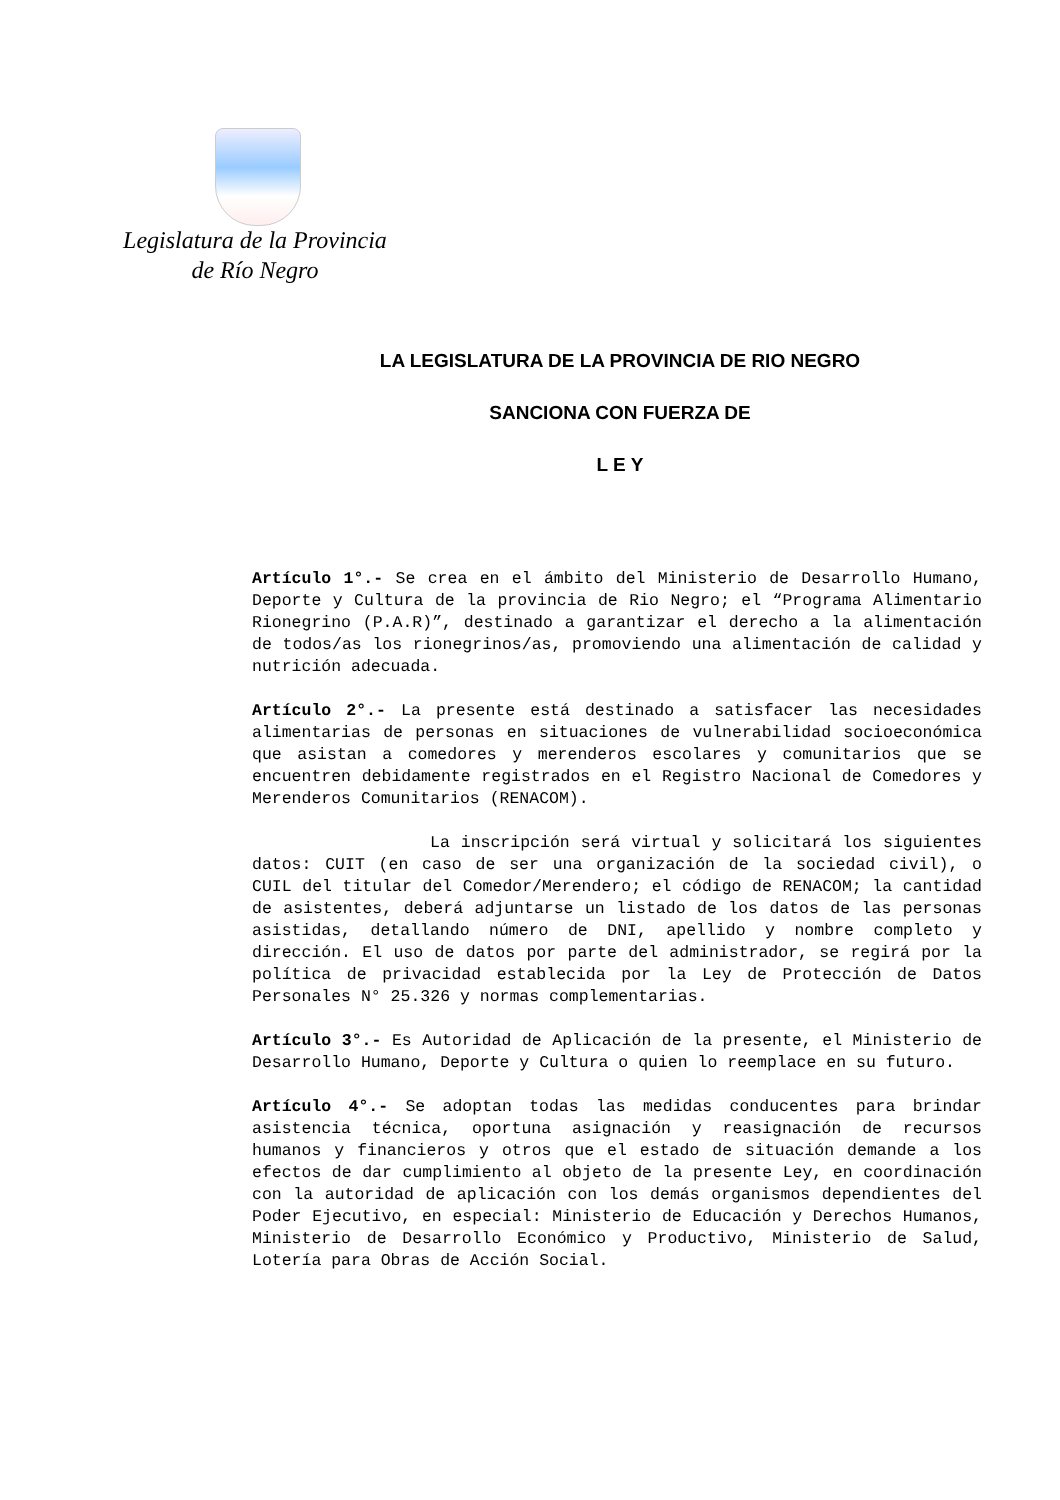Legislatura de la Provincia
de Río Negro
LA LEGISLATURA DE LA PROVINCIA DE RIO NEGRO
SANCIONA CON FUERZA DE
L E Y
Artículo 1°.- Se crea en el ámbito del Ministerio de Desarrollo Humano, Deporte y Cultura de la provincia de Rio Negro; el “Programa Alimentario Rionegrino (P.A.R)”, destinado a garantizar el derecho a la alimentación de todos/as los rionegrinos/as, promoviendo una alimentación de calidad y nutrición adecuada.
Artículo 2°.- La presente está destinado a satisfacer las necesidades alimentarias de personas en situaciones de vulnerabilidad socioeconómica que asistan a comedores y merenderos escolares y comunitarios que se encuentren debidamente registrados en el Registro Nacional de Comedores y Merenderos Comunitarios (RENACOM).
La inscripción será virtual y solicitará los siguientes datos: CUIT (en caso de ser una organización de la sociedad civil), o CUIL del titular del Comedor/Merendero; el código de RENACOM; la cantidad de asistentes, deberá adjuntarse un listado de los datos de las personas asistidas, detallando número de DNI, apellido y nombre completo y dirección. El uso de datos por parte del administrador, se regirá por la política de privacidad establecida por la Ley de Protección de Datos Personales N° 25.326 y normas complementarias.
Artículo 3°.- Es Autoridad de Aplicación de la presente, el Ministerio de Desarrollo Humano, Deporte y Cultura o quien lo reemplace en su futuro.
Artículo 4°.- Se adoptan todas las medidas conducentes para brindar asistencia técnica, oportuna asignación y reasignación de recursos humanos y financieros y otros que el estado de situación demande a los efectos de dar cumplimiento al objeto de la presente Ley, en coordinación con la autoridad de aplicación con los demás organismos dependientes del Poder Ejecutivo, en especial: Ministerio de Educación y Derechos Humanos, Ministerio de Desarrollo Económico y Productivo, Ministerio de Salud, Lotería para Obras de Acción Social.